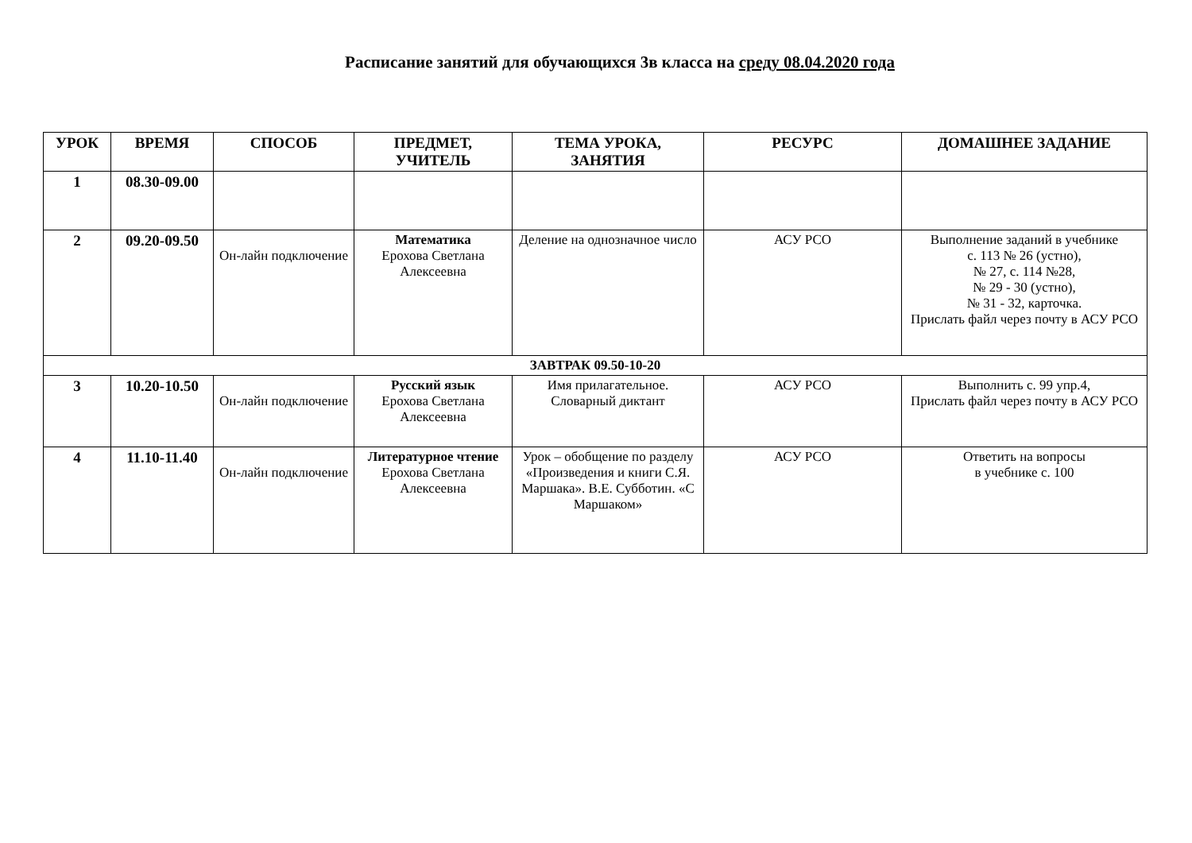Расписание занятий для обучающихся 3в класса на среду 08.04.2020 года
| УРОК | ВРЕМЯ | СПОСОБ | ПРЕДМЕТ, УЧИТЕЛЬ | ТЕМА УРОКА, ЗАНЯТИЯ | РЕСУРС | ДОМАШНЕЕ ЗАДАНИЕ |
| --- | --- | --- | --- | --- | --- | --- |
| 1 | 08.30-09.00 | | | | | |
| 2 | 09.20-09.50 | Он-лайн подключение | Математика Ерохова Светлана Алексеевна | Деление на однозначное число | АСУ РСО | Выполнение заданий в учебнике с. 113 № 26 (устно), № 27, с. 114 №28, № 29 - 30 (устно), № 31 - 32, карточка. Прислать файл через почту в АСУ РСО |
| ЗАВТРАК 09.50-10-20 | | | | | | |
| 3 | 10.20-10.50 | Он-лайн подключение | Русский язык Ерохова Светлана Алексеевна | Имя прилагательное. Словарный диктант | АСУ РСО | Выполнить с. 99 упр.4, Прислать файл через почту в АСУ РСО |
| 4 | 11.10-11.40 | Он-лайн подключение | Литературное чтение Ерохова Светлана Алексеевна | Урок – обобщение по разделу «Произведения и книги С.Я. Маршака». В.Е. Субботин. «С Маршаком» | АСУ РСО | Ответить на вопросы в учебнике с. 100 |